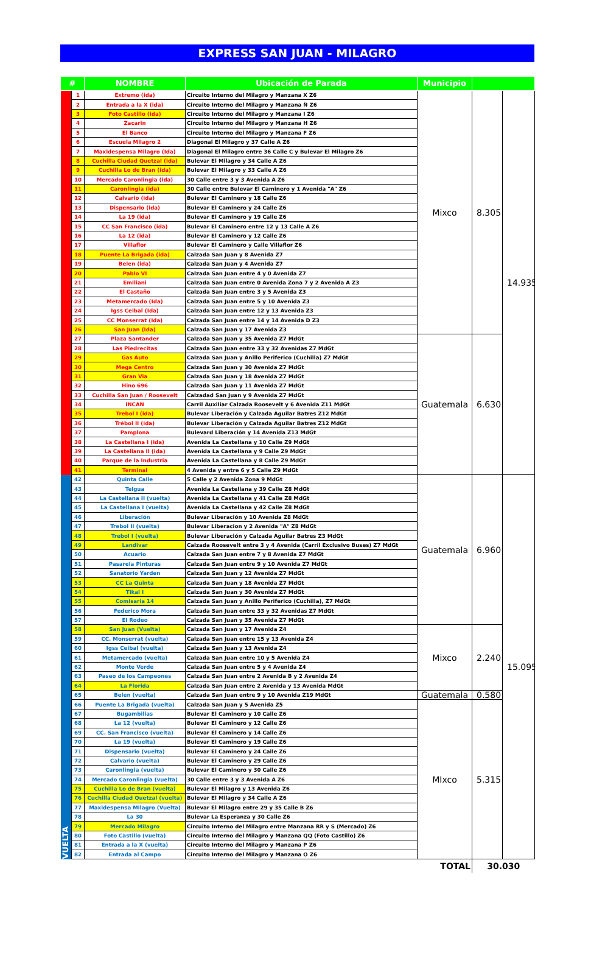EXPRESS SAN JUAN - MILAGRO
| # | | NOMBRE | Ubicación de Parada | Municipio | | |
| --- | --- | --- | --- | --- | --- | --- |
| | 1 | Extremo (ida) | Circuito Interno del Milagro y Manzana X Z6 | Mixco | 8.305 | 14.935 |
| | 2 | Entrada a la X (ida) | Circuito Interno del Milagro y Manzana Ñ Z6 | | | |
| | 3 | Foto Castillo (ida) | Circuito Interno del Milagro y Manzana I Z6 | | | |
| | 4 | Zacarin | Circuito Interno del Milagro y Manzana H Z6 | | | |
| | 5 | El Banco | Circuito Interno del Milagro y Manzana F Z6 | | | |
| | 6 | Escuela Milagro 2 | Diagonal El Milagro y 37 Calle A Z6 | | | |
| | 7 | Maxidespensa Milagro (Ida) | Diagonal El Milagro entre 36 Calle C y Bulevar El Milagro Z6 | | | |
| | 8 | Cuchilla Ciudad Quetzal (ida) | Bulevar El Milagro y 34 Calle A Z6 | | | |
| | 9 | Cuchilla Lo de Bran (ida) | Bulevar El Milagro y 33 Calle A Z6 | | | |
| | 10 | Mercado Caronlingia (ida) | 30 Calle entre 3 y 3 Avenida A Z6 | | | |
| | 11 | Caronlingia (ida) | 30 Calle entre Bulevar El Caminero y 1 Avenida "A" Z6 | | | |
| | 12 | Calvario (ida) | Bulevar El Caminero y 18 Calle Z6 | | | |
| | 13 | Dispensario (ida) | Bulevar El Caminero y 24 Calle Z6 | | | |
| | 14 | La 19 (ida) | Bulevar El Caminero y 19 Calle Z6 | | | |
| | 15 | CC San Francisco (ida) | Bulevar El Caminero entre 12 y 13 Calle A Z6 | | | |
| | 16 | La 12 (ida) | Bulevar El Caminero y 12 Calle Z6 | | | |
| | 17 | Villaflor | Bulevar El Caminero y Calle Villaflor Z6 | | | |
| | 18 | Puente La Brigada (ida) | Calzada San Juan y 8 Avenida Z7 | | | |
| | 19 | Belen (ida) | Calzada San Juan y 4 Avenida Z7 | | | |
| | 20 | Pablo VI | Calzada San Juan entre 4 y 0 Avenida Z7 | | | |
| | 21 | Emiliani | Calzada San Juan entre 0 Avenida Zona 7 y 2 Avenida A Z3 | | | |
| | 22 | El Castaño | Calzada San Juan entre 3 y 5 Avenida Z3 | | | |
| | 23 | Metamercado (Ida) | Calzada San Juan entre 5 y 10 Avenida Z3 | | | |
| | 24 | Igss Ceibal (Ida) | Calzada San Juan entre 12 y 13 Avenida Z3 | | | |
| | 25 | CC Monserrat (Ida) | Calzada San Juan entre 14 y 14 Avenida D Z3 | | | |
| | 26 | San Juan (Ida) | Calzada San Juan y 17 Avenida Z3 | | | |
| | 27 | Plaza Santander | Calzada San Juan y 35 Avenida Z7 MdGt | Guatemala | 6.630 | |
| | 28 | Las Piedrecitas | Calzada San Juan entre 33 y 32 Avenidas Z7 MdGt | | | |
| | 29 | Gas Auto | Calzada San Juan y Anillo Periferico (Cuchilla) Z7 MdGt | | | |
| | 30 | Mega Centro | Calzada San Juan y 30 Avenida Z7 MdGt | | | |
| | 31 | Gran Via | Calzada San Juan y 18 Avenida Z7 MdGt | | | |
| | 32 | Hino 696 | Calzada San Juan y 11 Avenida Z7 MdGt | | | |
| | 33 | Cuchilla San Juan / Roosevelt | Calzadad San Juan y 9 Avenida Z7 MdGt | | | |
| | 34 | INCAN | Carril Auxiliar Calzada Roosevelt y 6 Avenida Z11 MdGt | | | |
| | 35 | Trebol I (ida) | Bulevar Liberación y Calzada Aguilar Batres Z12 MdGt | | | |
| | 36 | Trébol II (ida) | Bulevar Liberación y Calzada Aguilar Batres Z12 MdGt | | | |
| | 37 | Pamplona | Bulevard Liberación y 14 Avenida Z13 MdGt | | | |
| | 38 | La Castellana I (ida) | Avenida La Castellana y 10 Calle Z9 MdGt | | | |
| | 39 | La Castellana II (ida) | Avenida La Castellana y 9 Calle Z9 MdGt | | | |
| | 40 | Parque de la Industria | Avenida La Castellana y 8 Calle Z9 MdGt | | | |
| | 41 | Terminal | 4 Avenida y entre 6 y 5 Calle Z9 MdGt | | | |
| VUELTA | 42 | Quinta Calle | 5 Calle y 2 Avenida Zona 9 MdGt | Guatemala | 6.960 | 15.095 |
| | 43 | Telgua | Avenida La Castellana y 39 Calle Z8 MdGt | | | |
| | 44 | La Castellana II (vuelta) | Avenida La Castellana y 41 Calle Z8 MdGt | | | |
| | 45 | La Castellana I (vuelta) | Avenida La Castellana y 42 Calle Z8 MdGt | | | |
| | 46 | Liberación | Bulevar Liberación y 10 Avenida Z8 MdGt | | | |
| | 47 | Trebol II (vuelta) | Bulevar Liberacion y 2 Avenida "A" Z8 MdGt | | | |
| | 48 | Trebol I (vuelta) | Bulevar Liberación y Calzada Aguilar Batres Z3 MdGt | | | |
| | 49 | Landivar | Calzada Roosevelt entre 3 y 4 Avenida (Carril Exclusivo Buses) Z7 MdGt | | | |
| | 50 | Acuario | Calzada San Juan entre 7 y 8 Avenida Z7 MdGt | | | |
| | 51 | Pasarela Pinturas | Calzada San Juan entre 9 y 10 Avenida Z7 MdGt | | | |
| | 52 | Sanatorio Yarden | Calzada San Juan y 12 Avenida Z7 MdGt | | | |
| | 53 | CC La Quinta | Calzada San Juan y 18 Avenida Z7 MdGt | | | |
| | 54 | Tikal I | Calzada San Juan y 30 Avenida Z7 MdGt | | | |
| | 55 | Comisaria 14 | Calzada San Juan y Anillo Periferico (Cuchilla), Z7 MdGt | | | |
| | 56 | Federico Mora | Calzada San Juan entre 33 y 32 Avenidas Z7 MdGt | | | |
| | 57 | El Rodeo | Calzada San Juan y 35 Avenida Z7 MdGt | | | |
| | 58 | San Juan (Vuelta) | Calzada San Juan y 17 Avenida Z4 | Mixco | 2.240 | |
| | 59 | CC. Monserrat (vuelta) | Calzada San Juan entre 15 y 13 Avenida Z4 | | | |
| | 60 | Igss Ceibal (vuelta) | Calzada San Juan y 13 Avenida Z4 | | | |
| | 61 | Metamercado (vuelta) | Calzada San Juan entre 10 y 5 Avenida Z4 | | | |
| | 62 | Monte Verde | Calzada San Juan entre 5 y 4 Avenida Z4 | | | |
| | 63 | Paseo de los Campeones | Calzada San Juan entre 2 Avenida B y 2 Avenida Z4 | | | |
| | 64 | La Florida | Calzada San Juan entre 2 Avenida y 13 Avenida MdGt | | | |
| | 65 | Belen (vuelta) | Calzada San Juan entre 9 y 10 Avenida Z19 MdGt | Guatemala | 0.580 | |
| | 66 | Puente La Brigada (vuelta) | Calzada San Juan y 5 Avenida Z5 | MIxco | 5.315 | |
| | 67 | Bugambilias | Bulevar El Caminero y 10 Calle Z6 | | | |
| | 68 | La 12 (vuelta) | Bulevar El Caminero y 12 Calle Z6 | | | |
| | 69 | CC. San Francisco (vuelta) | Bulevar El Caminero y 14 Calle Z6 | | | |
| | 70 | La 19 (vuelta) | Bulevar El Caminero y 19 Calle Z6 | | | |
| | 71 | Dispensario (vuelta) | Bulevar El Caminero y 24 Calle Z6 | | | |
| | 72 | Calvario (vuelta) | Bulevar El Caminero y 29 Calle Z6 | | | |
| | 73 | Caronlingia (vuelta) | Bulevar El Caminero y 30 Calle Z6 | | | |
| | 74 | Mercado Caronlingia (vuelta) | 30 Calle entre 3 y 3 Avenida A Z6 | | | |
| | 75 | Cuchilla Lo de Bran (vuelta) | Bulevar El Milagro y 13 Avenida Z6 | | | |
| | 76 | Cuchilla Ciudad Quetzal (vuelta) | Bulevar El Milagro y 34 Calle A Z6 | | | |
| | 77 | Maxidespensa Milagro (Vuelta) | Bulevar El Milagro entre 29 y 35 Calle B Z6 | | | |
| | 78 | La 30 | Bulevar La Esperanza y 30 Calle Z6 | | | |
| | 79 | Mercado Milagro | Circuito Interno del Milagro entre Manzana RR y S (Mercado) Z6 | | | |
| | 80 | Foto Castillo (vuelta) | Circuito Interno del Milagro y Manzana QQ (Foto Castillo) Z6 | | | |
| | 81 | Entrada a la X (vuelta) | Circuito Interno del Milagro y Manzana P Z6 | | | |
| | 82 | Entrada al Campo | Circuito Interno del Milagro y Manzana O Z6 | | | |
| TOTAL | | | | | 30.030 | |